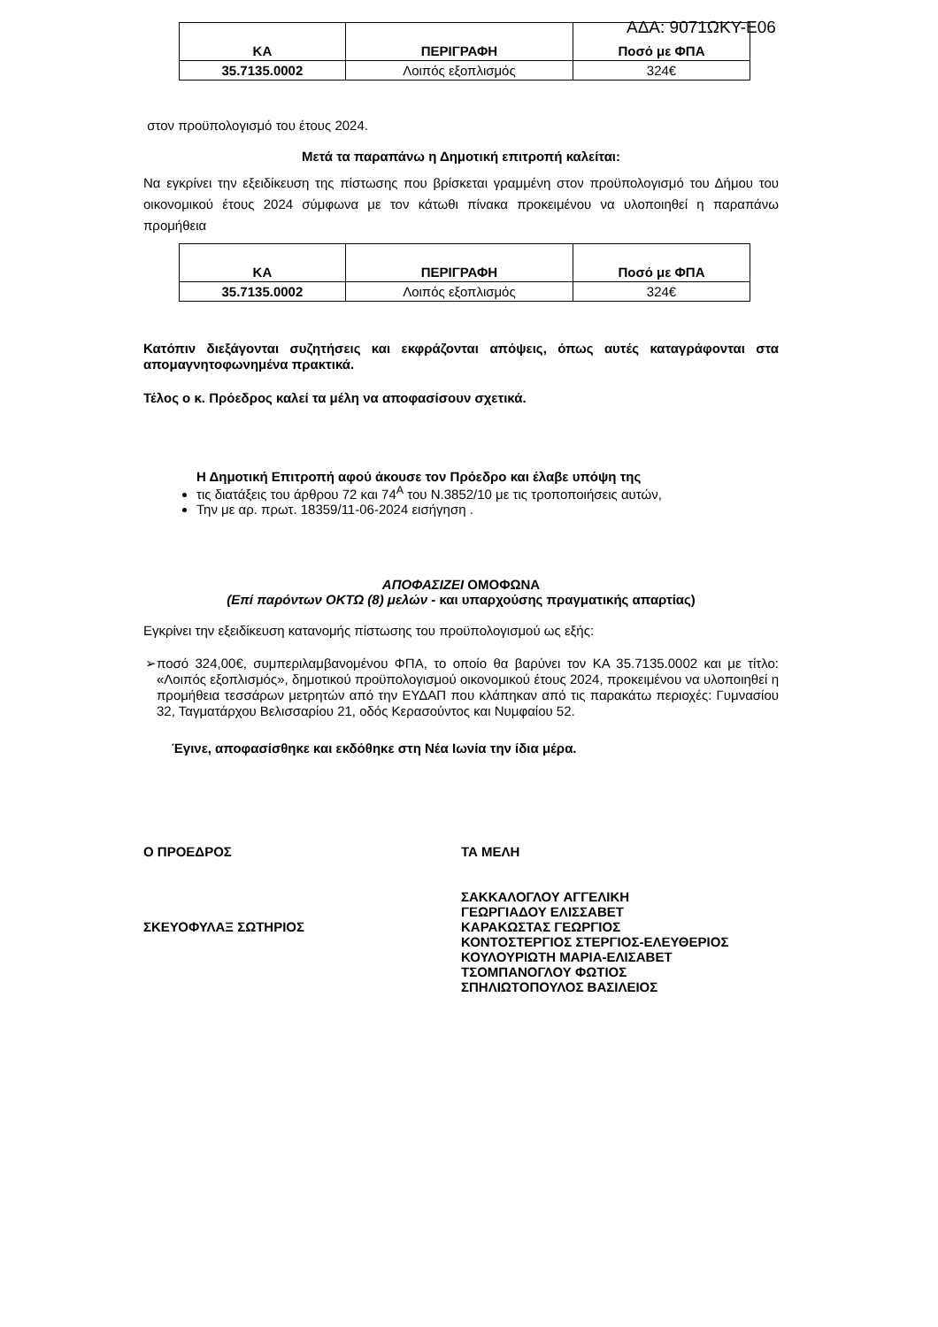ΑΔΑ: 9071ΩΚΥ-Ε06
| ΚΑ | ΠΕΡΙΓΡΑΦΗ | Ποσό με ΦΠΑ |
| --- | --- | --- |
| 35.7135.0002 | Λοιπός εξοπλισμός | 324€ |
στον προϋπολογισμό του έτους 2024.
Μετά τα παραπάνω η Δημοτική επιτροπή καλείται:
Να εγκρίνει την εξειδίκευση της πίστωσης που βρίσκεται γραμμένη στον προϋπολογισμό του Δήμου του οικονομικού έτους 2024 σύμφωνα με τον κάτωθι πίνακα προκειμένου να υλοποιηθεί η παραπάνω προμήθεια
| ΚΑ | ΠΕΡΙΓΡΑΦΗ | Ποσό με ΦΠΑ |
| --- | --- | --- |
| 35.7135.0002 | Λοιπός εξοπλισμός | 324€ |
Κατόπιν διεξάγονται συζητήσεις και εκφράζονται απόψεις, όπως αυτές καταγράφονται στα απομαγνητοφωνημένα πρακτικά.
Τέλος ο κ. Πρόεδρος καλεί τα μέλη να αποφασίσουν σχετικά.
Η Δημοτική Επιτροπή αφού άκουσε τον Πρόεδρο και έλαβε υπόψη της
τις διατάξεις του άρθρου 72 και 74<sup>Α</sup> του Ν.3852/10 με τις τροποποιήσεις αυτών,
Την με αρ. πρωτ. 18359/11-06-2024 εισήγηση .
ΑΠΟΦΑΣΙΖΕΙ ΟΜΟΦΩΝΑ
(Επί παρόντων ΟΚΤΩ (8) μελών - και υπαρχούσης πραγματικής απαρτίας)
Εγκρίνει την εξειδίκευση κατανομής πίστωσης του προϋπολογισμού ως εξής:
➢
ποσό 324,00€, συμπεριλαμβανομένου ΦΠΑ, το οποίο θα βαρύνει τον ΚΑ 35.7135.0002 και με τίτλο: «Λοιπός εξοπλισμός», δημοτικού προϋπολογισμού οικονομικού έτους 2024, προκειμένου να υλοποιηθεί η προμήθεια τεσσάρων μετρητών από την ΕΥΔΑΠ που κλάπηκαν από τις παρακάτω περιοχές: Γυμνασίου 32, Ταγματάρχου Βελισσαρίου 21, οδός Κερασούντος και Νυμφαίου 52.
Έγινε, αποφασίσθηκε και εκδόθηκε στη Νέα Ιωνία την ίδια μέρα.
Ο ΠΡΟΕΔΡΟΣ
ΣΚΕΥΟΦΥΛΑΞ ΣΩΤΗΡΙΟΣ
ΤΑ ΜΕΛΗ
ΣΑΚΚΑΛΟΓΛΟΥ ΑΓΓΕΛΙΚΗ
ΓΕΩΡΓΙΑΔΟΥ ΕΛΙΣΣΑΒΕΤ
ΚΑΡΑΚΩΣΤΑΣ ΓΕΩΡΓΙΟΣ
ΚΟΝΤΟΣΤΕΡΓΙΟΣ ΣΤΕΡΓΙΟΣ-ΕΛΕΥΘΕΡΙΟΣ
ΚΟΥΛΟΥΡΙΩΤΗ ΜΑΡΙΑ-ΕΛΙΣΑΒΕΤ
ΤΣΟΜΠΑΝΟΓΛΟΥ ΦΩΤΙΟΣ
ΣΠΗΛΙΩΤΟΠΟΥΛΟΣ ΒΑΣΙΛΕΙΟΣ